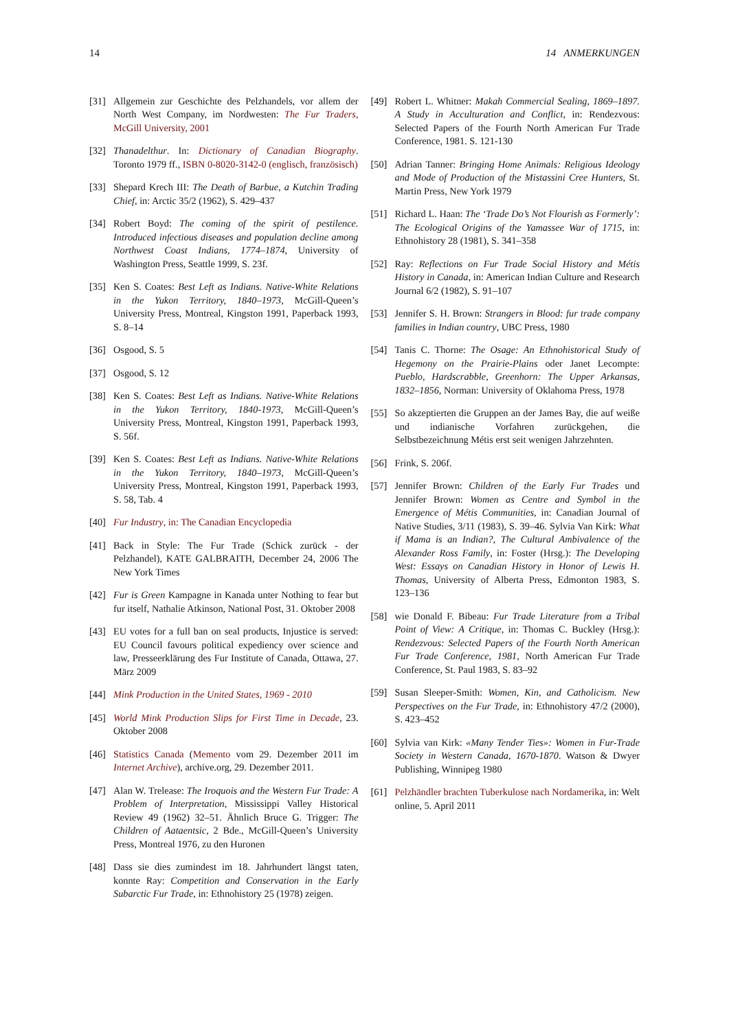14 14 ANMERKUNGEN
[31] Allgemein zur Geschichte des Pelzhandels, vor allem der North West Company, im Nordwesten: The Fur Traders, McGill University, 2001
[32] Thanadelthur. In: Dictionary of Canadian Biography. Toronto 1979 ff., ISBN 0-8020-3142-0 (englisch, französisch)
[33] Shepard Krech III: The Death of Barbue, a Kutchin Trading Chief, in: Arctic 35/2 (1962), S. 429–437
[34] Robert Boyd: The coming of the spirit of pestilence. Introduced infectious diseases and population decline among Northwest Coast Indians, 1774–1874, University of Washington Press, Seattle 1999, S. 23f.
[35] Ken S. Coates: Best Left as Indians. Native-White Relations in the Yukon Territory, 1840–1973, McGill-Queen’s University Press, Montreal, Kingston 1991, Paperback 1993, S. 8–14
[36] Osgood, S. 5
[37] Osgood, S. 12
[38] Ken S. Coates: Best Left as Indians. Native-White Relations in the Yukon Territory, 1840-1973, McGill-Queen’s University Press, Montreal, Kingston 1991, Paperback 1993, S. 56f.
[39] Ken S. Coates: Best Left as Indians. Native-White Relations in the Yukon Territory, 1840–1973, McGill-Queen’s University Press, Montreal, Kingston 1991, Paperback 1993, S. 58, Tab. 4
[40] Fur Industry, in: The Canadian Encyclopedia
[41] Back in Style: The Fur Trade (Schick zurück - der Pelzhandel), KATE GALBRAITH, December 24, 2006 The New York Times
[42] Fur is Green Kampagne in Kanada unter Nothing to fear but fur itself, Nathalie Atkinson, National Post, 31. Oktober 2008
[43] EU votes for a full ban on seal products, Injustice is served: EU Council favours political expediency over science and law, Presseerklärung des Fur Institute of Canada, Ottawa, 27. März 2009
[44] Mink Production in the United States, 1969 - 2010
[45] World Mink Production Slips for First Time in Decade, 23. Oktober 2008
[46] Statistics Canada (Memento vom 29. Dezember 2011 im Internet Archive), archive.org, 29. Dezember 2011.
[47] Alan W. Trelease: The Iroquois and the Western Fur Trade: A Problem of Interpretation, Mississippi Valley Historical Review 49 (1962) 32–51. Ähnlich Bruce G. Trigger: The Children of Aataentsic, 2 Bde., McGill-Queen’s University Press, Montreal 1976, zu den Huronen
[48] Dass sie dies zumindest im 18. Jahrhundert längst taten, konnte Ray: Competition and Conservation in the Early Subarctic Fur Trade, in: Ethnohistory 25 (1978) zeigen.
[49] Robert L. Whitner: Makah Commercial Sealing, 1869–1897. A Study in Acculturation and Conflict, in: Rendezvous: Selected Papers of the Fourth North American Fur Trade Conference, 1981. S. 121-130
[50] Adrian Tanner: Bringing Home Animals: Religious Ideology and Mode of Production of the Mistassini Cree Hunters, St. Martin Press, New York 1979
[51] Richard L. Haan: The ‘Trade Do’s Not Flourish as Formerly’: The Ecological Origins of the Yamassee War of 1715, in: Ethnohistory 28 (1981), S. 341–358
[52] Ray: Reflections on Fur Trade Social History and Métis History in Canada, in: American Indian Culture and Research Journal 6/2 (1982), S. 91–107
[53] Jennifer S. H. Brown: Strangers in Blood: fur trade company families in Indian country, UBC Press, 1980
[54] Tanis C. Thorne: The Osage: An Ethnohistorical Study of Hegemony on the Prairie-Plains oder Janet Lecompte: Pueblo, Hardscrabble, Greenhorn: The Upper Arkansas, 1832–1856, Norman: University of Oklahoma Press, 1978
[55] So akzeptierten die Gruppen an der James Bay, die auf weiße und indianische Vorfahren zurückgehen, die Selbstbezeichnung Métis erst seit wenigen Jahrzehnten.
[56] Frink, S. 206f.
[57] Jennifer Brown: Children of the Early Fur Trades und Jennifer Brown: Women as Centre and Symbol in the Emergence of Métis Communities, in: Canadian Journal of Native Studies, 3/11 (1983), S. 39–46. Sylvia Van Kirk: What if Mama is an Indian?, The Cultural Ambivalence of the Alexander Ross Family, in: Foster (Hrsg.): The Developing West: Essays on Canadian History in Honor of Lewis H. Thomas, University of Alberta Press, Edmonton 1983, S. 123–136
[58] wie Donald F. Bibeau: Fur Trade Literature from a Tribal Point of View: A Critique, in: Thomas C. Buckley (Hrsg.): Rendezvous: Selected Papers of the Fourth North American Fur Trade Conference, 1981, North American Fur Trade Conference, St. Paul 1983, S. 83–92
[59] Susan Sleeper-Smith: Women, Kin, and Catholicism. New Perspectives on the Fur Trade, in: Ethnohistory 47/2 (2000), S. 423–452
[60] Sylvia van Kirk: «Many Tender Ties»: Women in Fur-Trade Society in Western Canada, 1670-1870. Watson & Dwyer Publishing, Winnipeg 1980
[61] Pelzhändler brachten Tuberkulose nach Nordamerika, in: Welt online, 5. April 2011